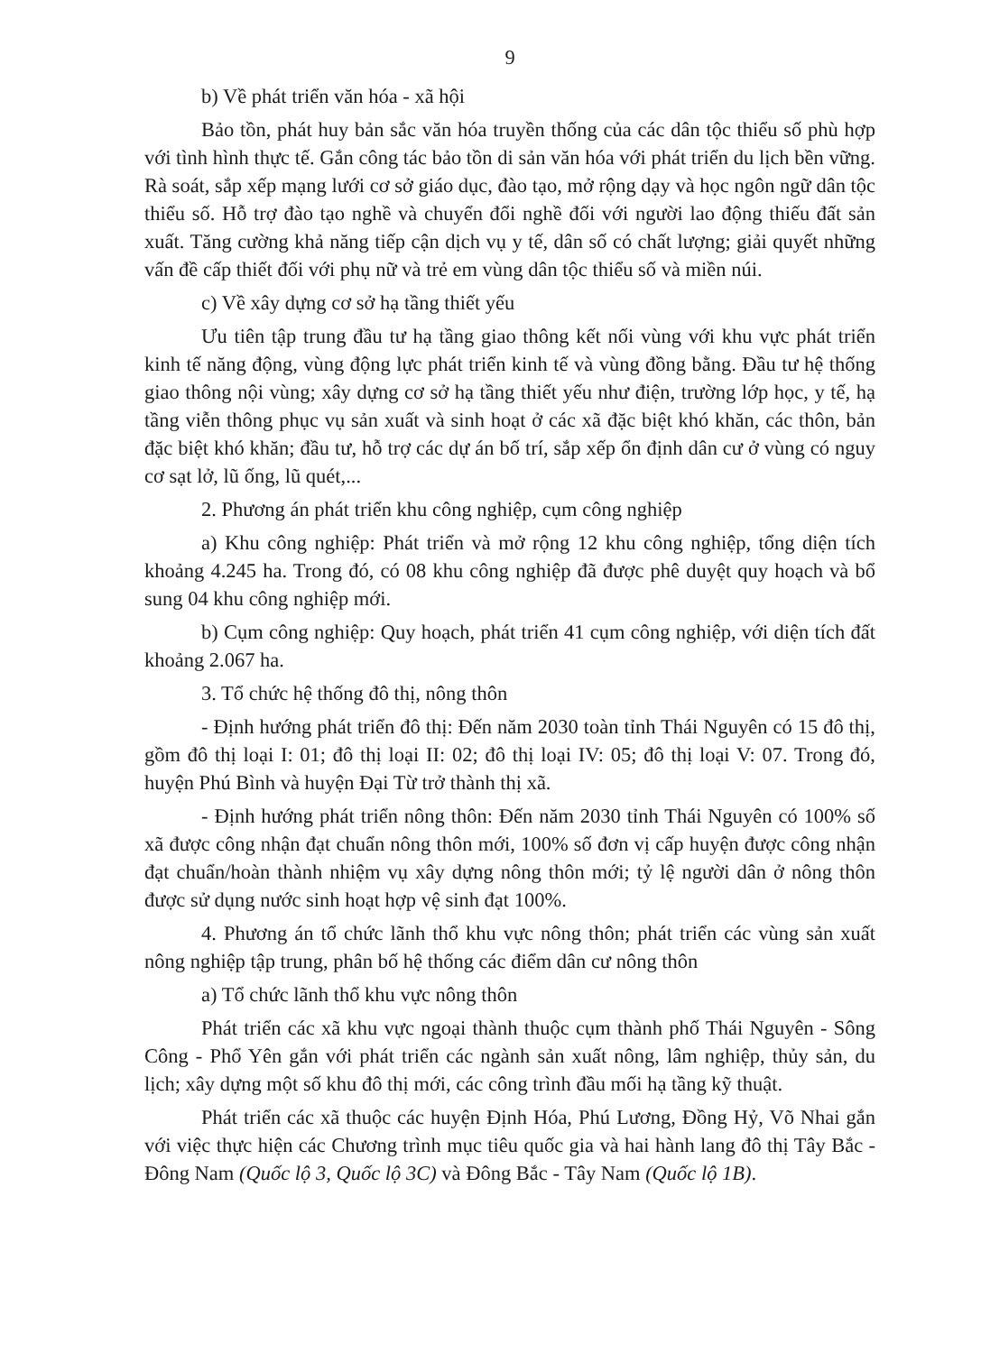9
b) Về phát triển văn hóa - xã hội
Bảo tồn, phát huy bản sắc văn hóa truyền thống của các dân tộc thiểu số phù hợp với tình hình thực tế. Gắn công tác bảo tồn di sản văn hóa với phát triển du lịch bền vững. Rà soát, sắp xếp mạng lưới cơ sở giáo dục, đào tạo, mở rộng dạy và học ngôn ngữ dân tộc thiểu số. Hỗ trợ đào tạo nghề và chuyển đổi nghề đối với người lao động thiếu đất sản xuất. Tăng cường khả năng tiếp cận dịch vụ y tế, dân số có chất lượng; giải quyết những vấn đề cấp thiết đối với phụ nữ và trẻ em vùng dân tộc thiểu số và miền núi.
c) Về xây dựng cơ sở hạ tầng thiết yếu
Ưu tiên tập trung đầu tư hạ tầng giao thông kết nối vùng với khu vực phát triển kinh tế năng động, vùng động lực phát triển kinh tế và vùng đồng bằng. Đầu tư hệ thống giao thông nội vùng; xây dựng cơ sở hạ tầng thiết yếu như điện, trường lớp học, y tế, hạ tầng viễn thông phục vụ sản xuất và sinh hoạt ở các xã đặc biệt khó khăn, các thôn, bản đặc biệt khó khăn; đầu tư, hỗ trợ các dự án bố trí, sắp xếp ổn định dân cư ở vùng có nguy cơ sạt lở, lũ ống, lũ quét,...
2. Phương án phát triển khu công nghiệp, cụm công nghiệp
a) Khu công nghiệp: Phát triển và mở rộng 12 khu công nghiệp, tổng diện tích khoảng 4.245 ha. Trong đó, có 08 khu công nghiệp đã được phê duyệt quy hoạch và bổ sung 04 khu công nghiệp mới.
b) Cụm công nghiệp: Quy hoạch, phát triển 41 cụm công nghiệp, với diện tích đất khoảng 2.067 ha.
3. Tổ chức hệ thống đô thị, nông thôn
- Định hướng phát triển đô thị: Đến năm 2030 toàn tỉnh Thái Nguyên có 15 đô thị, gồm đô thị loại I: 01; đô thị loại II: 02; đô thị loại IV: 05; đô thị loại V: 07. Trong đó, huyện Phú Bình và huyện Đại Từ trở thành thị xã.
- Định hướng phát triển nông thôn: Đến năm 2030 tỉnh Thái Nguyên có 100% số xã được công nhận đạt chuẩn nông thôn mới, 100% số đơn vị cấp huyện được công nhận đạt chuẩn/hoàn thành nhiệm vụ xây dựng nông thôn mới; tỷ lệ người dân ở nông thôn được sử dụng nước sinh hoạt hợp vệ sinh đạt 100%.
4. Phương án tổ chức lãnh thổ khu vực nông thôn; phát triển các vùng sản xuất nông nghiệp tập trung, phân bố hệ thống các điểm dân cư nông thôn
a) Tổ chức lãnh thổ khu vực nông thôn
Phát triển các xã khu vực ngoại thành thuộc cụm thành phố Thái Nguyên - Sông Công - Phổ Yên gắn với phát triển các ngành sản xuất nông, lâm nghiệp, thủy sản, du lịch; xây dựng một số khu đô thị mới, các công trình đầu mối hạ tầng kỹ thuật.
Phát triển các xã thuộc các huyện Định Hóa, Phú Lương, Đồng Hỷ, Võ Nhai gắn với việc thực hiện các Chương trình mục tiêu quốc gia và hai hành lang đô thị Tây Bắc - Đông Nam (Quốc lộ 3, Quốc lộ 3C) và Đông Bắc - Tây Nam (Quốc lộ 1B).